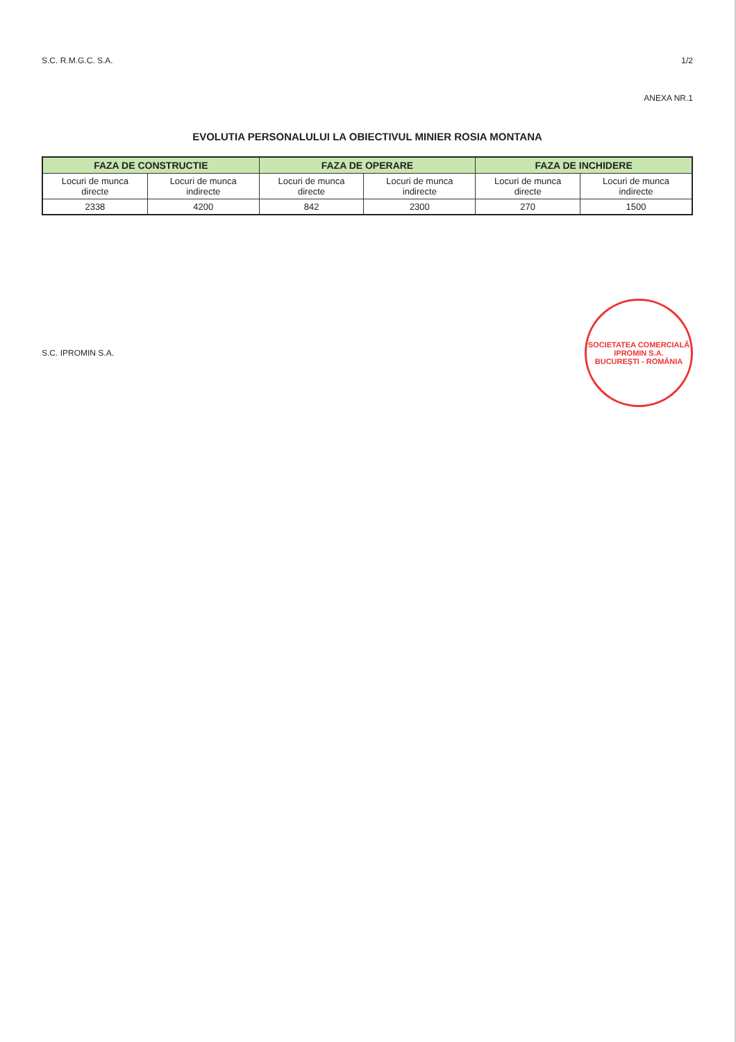S.C. R.M.G.C. S.A. 1/2
ANEXA NR.1
EVOLUTIA PERSONALULUI LA OBIECTIVUL MINIER ROSIA MONTANA
| FAZA DE CONSTRUCTIE | | FAZA DE OPERARE | | FAZA DE INCHIDERE | |
| --- | --- | --- | --- | --- | --- |
| Locuri de munca directe | Locuri de munca indirecte | Locuri de munca directe | Locuri de munca indirecte | Locuri de munca directe | Locuri de munca indirecte |
| 2338 | 4200 | 842 | 2300 | 270 | 1500 |
S.C. IPROMIN S.A.
SOCIETATEA COMERCIALĂ
IPROMIN S.A.
BUCUREȘTI - ROMÂNIA